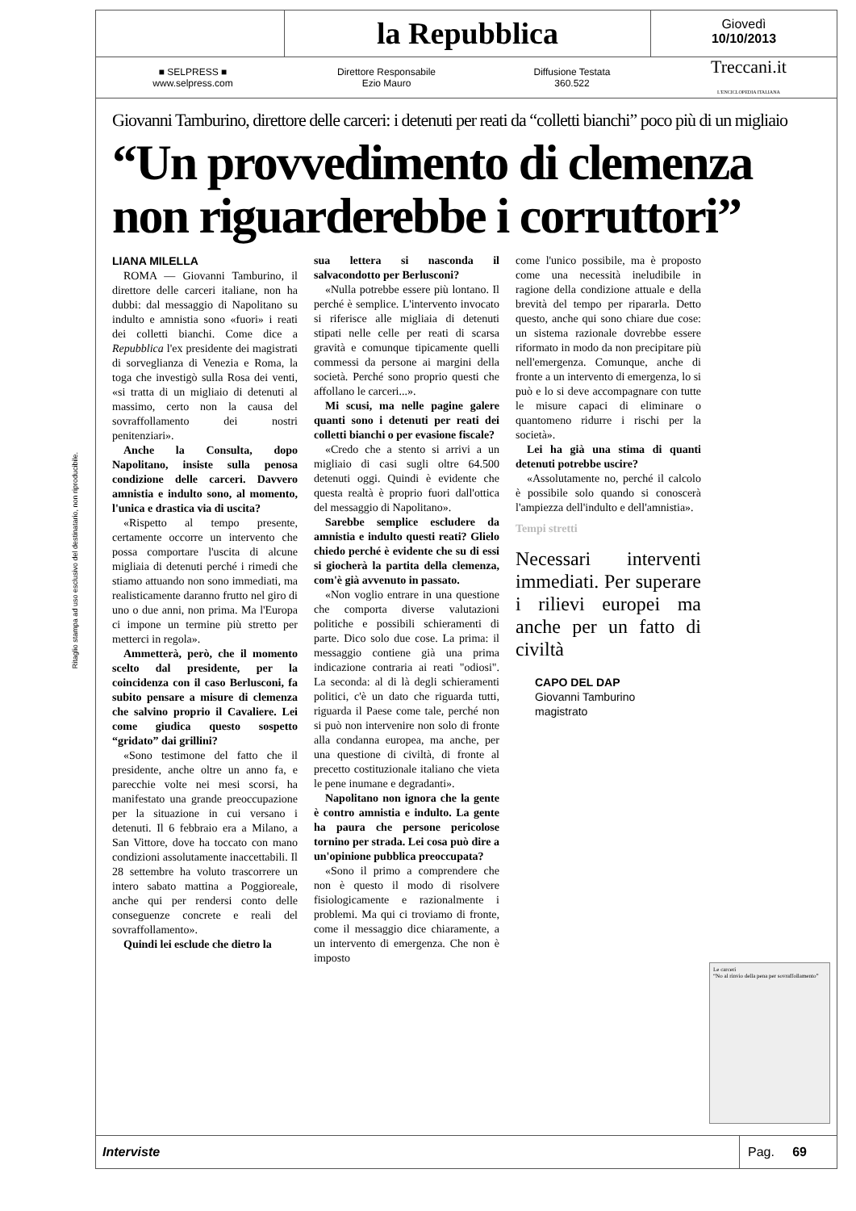Ritaglio stampa ad uso esclusivo del destinatario, non riproducibile.
la Repubblica
Giovedì
10/10/2013
■ SELPRESS ■
www.selpress.com
Direttore Responsabile
Ezio Mauro
Diffusione Testata
360.522
Treccani.it
L'ENCICLOPEDIA ITALIANA
Giovanni Tamburino, direttore delle carceri: i detenuti per reati da “colletti bianchi” poco più di un migliaio
“Un provvedimento di clemenza non riguarderebbe i corruttori”
LIANA MILELLA
ROMA — Giovanni Tamburino, il direttore delle carceri italiane, non ha dubbi: dal messaggio di Napolitano su indulto e amnistia sono «fuori» i reati dei colletti bianchi. Come dice a Repubblica l'ex presidente dei magistrati di sorveglianza di Venezia e Roma, la toga che investigò sulla Rosa dei venti, «si tratta di un migliaio di detenuti al massimo, certo non la causa del sovraffollamento dei nostri penitenziari».
Anche la Consulta, dopo Napolitano, insiste sulla penosa condizione delle carceri. Davvero amnistia e indulto sono, al momento, l'unica e drastica via di uscita?
«Rispetto al tempo presente, certamente occorre un intervento che possa comportare l'uscita di alcune migliaia di detenuti perché i rimedi che stiamo attuando non sono immediati, ma realisticamente daranno frutto nel giro di uno o due anni, non prima. Ma l'Europa ci impone un termine più stretto per metterci in regola».
Ammetterà, però, che il momento scelto dal presidente, per la coincidenza con il caso Berlusconi, fa subito pensare a misure di clemenza che salvino proprio il Cavaliere. Lei come giudica questo sospetto “gridato” dai grillini?
«Sono testimone del fatto che il presidente, anche oltre un anno fa, e parecchie volte nei mesi scorsi, ha manifestato una grande preoccupazione per la situazione in cui versano i detenuti. Il 6 febbraio era a Milano, a San Vittore, dove ha toccato con mano condizioni assolutamente inaccettabili. Il 28 settembre ha voluto trascorrere un intero sabato mattina a Poggioreale, anche qui per rendersi conto delle conseguenze concrete e reali del sovraffollamento».
Quindi lei esclude che dietro la
sua lettera si nasconda il salvacondotto per Berlusconi?
«Nulla potrebbe essere più lontano. Il perché è semplice. L'intervento invocato si riferisce alle migliaia di detenuti stipati nelle celle per reati di scarsa gravità e comunque tipicamente quelli commessi da persone ai margini della società. Perché sono proprio questi che affollano le carceri...».
Mi scusi, ma nelle pagine galere quanti sono i detenuti per reati dei colletti bianchi o per evasione fiscale?
«Credo che a stento si arrivi a un migliaio di casi sugli oltre 64.500 detenuti oggi. Quindi è evidente che questa realtà è proprio fuori dall'ottica del messaggio di Napolitano».
Sarebbe semplice escludere da amnistia e indulto questi reati? Glielo chiedo perché è evidente che su di essi si giocherà la partita della clemenza, com'è già avvenuto in passato.
«Non voglio entrare in una questione che comporta diverse valutazioni politiche e possibili schieramenti di parte. Dico solo due cose. La prima: il messaggio contiene già una prima indicazione contraria ai reati "odiosi". La seconda: al di là degli schieramenti politici, c'è un dato che riguarda tutti, riguarda il Paese come tale, perché non si può non intervenire non solo di fronte alla condanna europea, ma anche, per una questione di civiltà, di fronte al precetto costituzionale italiano che vieta le pene inumane e degradanti».
Napolitano non ignora che la gente è contro amnistia e indulto. La gente ha paura che persone pericolose tornino per strada. Lei cosa può dire a un'opinione pubblica preoccupata?
«Sono il primo a comprendere che non è questo il modo di risolvere fisiologicamente e razionalmente i problemi. Ma qui ci troviamo di fronte, come il messaggio dice chiaramente, a un intervento di emergenza. Che non è imposto
come l'unico possibile, ma è proposto come una necessità ineludibile in ragione della condizione attuale e della brevità del tempo per ripararla. Detto questo, anche qui sono chiare due cose: un sistema razionale dovrebbe essere riformato in modo da non precipitare più nell'emergenza. Comunque, anche di fronte a un intervento di emergenza, lo si può e lo si deve accompagnare con tutte le misure capaci di eliminare o quantomeno ridurre i rischi per la società».
Lei ha già una stima di quanti detenuti potrebbe uscire?
«Assolutamente no, perché il calcolo è possibile solo quando si conoscerà l'ampiezza dell'indulto e dell'amnistia».
Tempi stretti
Necessari interventi immediati. Per superare i rilievi europei ma anche per un fatto di civiltà
CAPO DEL DAP
Giovanni Tamburino
magistrato
Le carceri
“No al rinvio della pena per sovraffollamento”
Interviste
Pag. 69